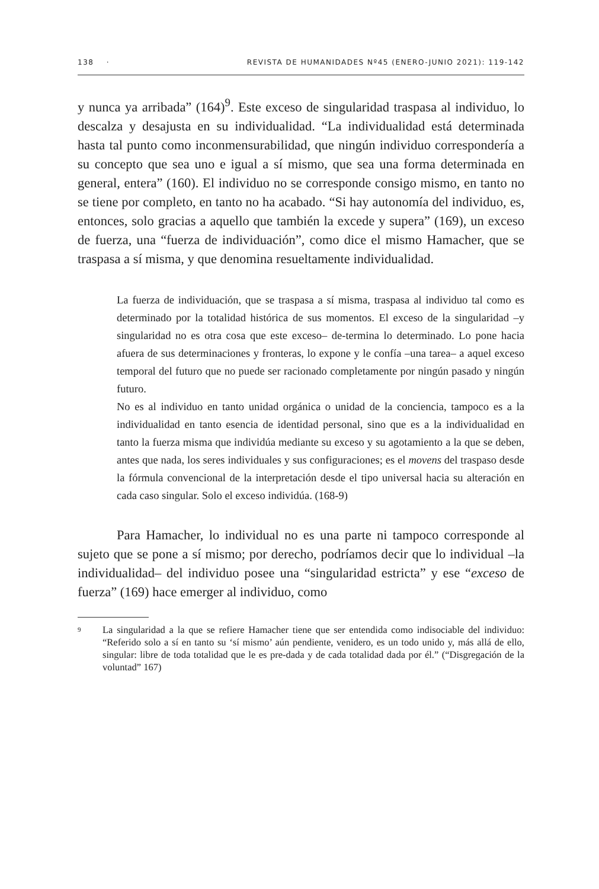138 · REVISTA DE HUMANIDADES Nº45 (ENERO-JUNIO 2021): 119-142
y nunca ya arribada” (164)<sup>9</sup>. Este exceso de singularidad traspasa al individuo, lo descalza y desajusta en su individualidad. “La individualidad está determinada hasta tal punto como inconmensurabilidad, que ningún individuo correspondería a su concepto que sea uno e igual a sí mismo, que sea una forma determinada en general, entera” (160). El individuo no se corresponde consigo mismo, en tanto no se tiene por completo, en tanto no ha acabado. “Si hay autonomía del individuo, es, entonces, solo gracias a aquello que también la excede y supera” (169), un exceso de fuerza, una “fuerza de individuación”, como dice el mismo Hamacher, que se traspasa a sí misma, y que denomina resueltamente individualidad.
La fuerza de individuación, que se traspasa a sí misma, traspasa al individuo tal como es determinado por la totalidad histórica de sus momentos. El exceso de la singularidad –y singularidad no es otra cosa que este exceso– de-termina lo determinado. Lo pone hacia afuera de sus determinaciones y fronteras, lo expone y le confía –una tarea– a aquel exceso temporal del futuro que no puede ser racionado completamente por ningún pasado y ningún futuro.
No es al individuo en tanto unidad orgánica o unidad de la conciencia, tampoco es a la individualidad en tanto esencia de identidad personal, sino que es a la individualidad en tanto la fuerza misma que individúa mediante su exceso y su agotamiento a la que se deben, antes que nada, los seres individuales y sus configuraciones; es el movens del traspaso desde la fórmula convencional de la interpretación desde el tipo universal hacia su alteración en cada caso singular. Solo el exceso individúa. (168-9)
Para Hamacher, lo individual no es una parte ni tampoco corresponde al sujeto que se pone a sí mismo; por derecho, podríamos decir que lo individual –la individualidad– del individuo posee una “singularidad estricta” y ese “exceso de fuerza” (169) hace emerger al individuo, como
9
La singularidad a la que se refiere Hamacher tiene que ser entendida como indisociable del individuo: “Referido solo a sí en tanto su ‘sí mismo’ aún pendiente, venidero, es un todo unido y, más allá de ello, singular: libre de toda totalidad que le es pre-dada y de cada totalidad dada por él.” (“Disgregación de la voluntad” 167)